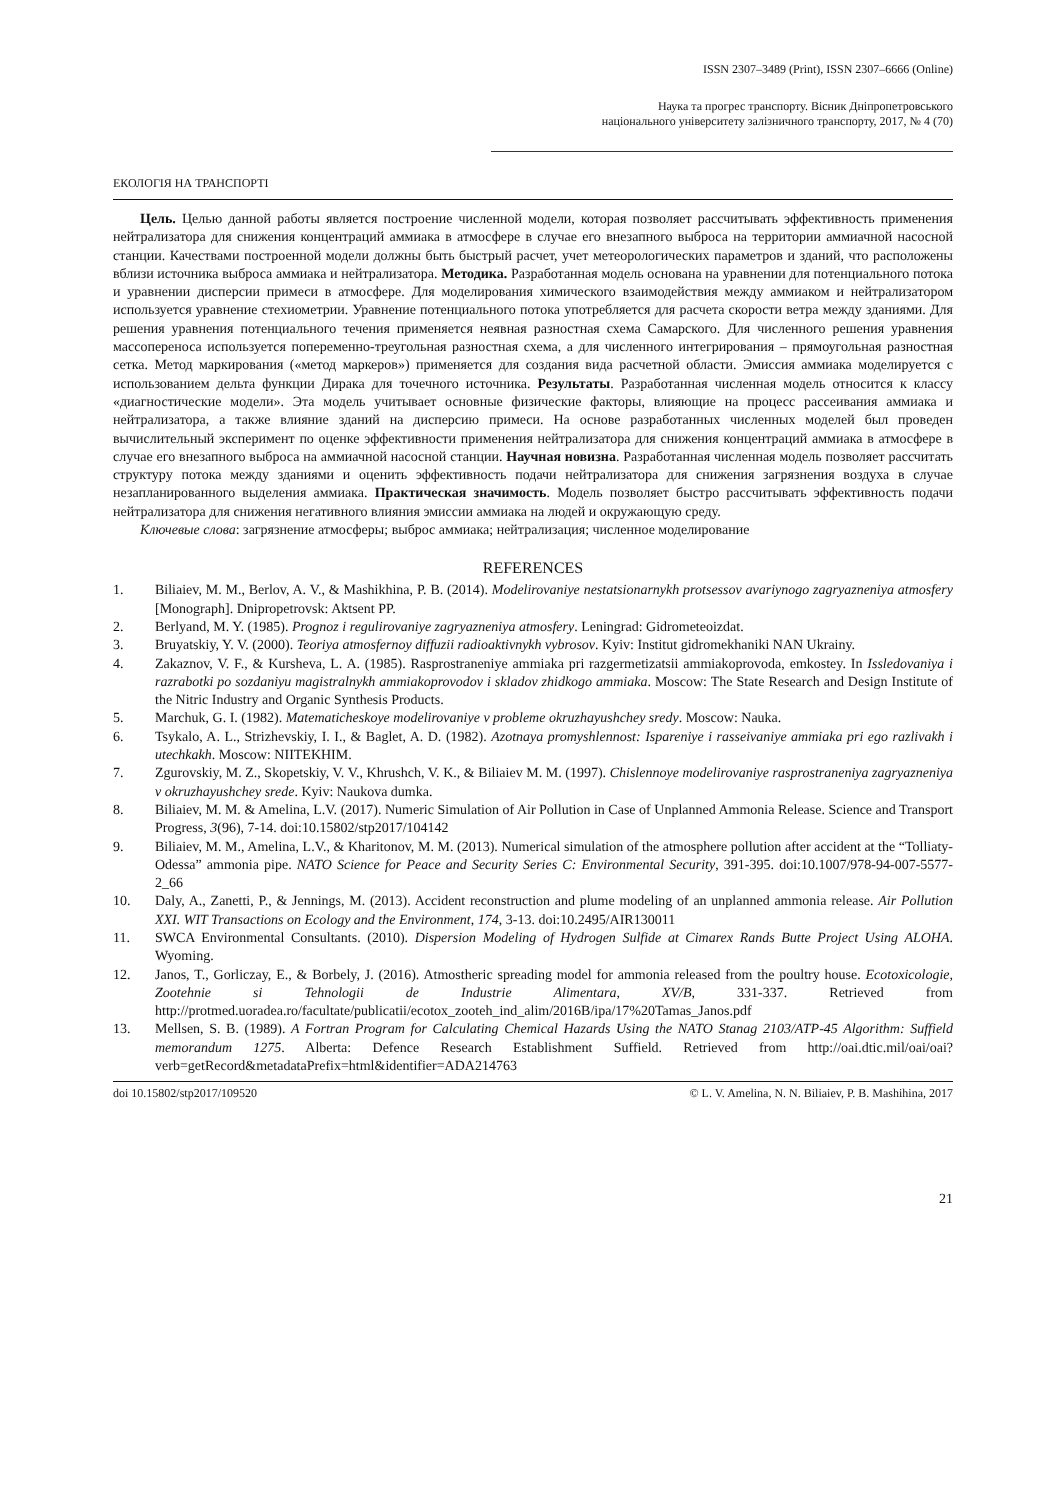ISSN 2307–3489 (Print), ISSN 2307–6666 (Online)
Наука та прогрес транспорту. Вісник Дніпропетровського
національного університету залізничного транспорту, 2017, № 4 (70)
ЕКОЛОГІЯ НА ТРАНСПОРТІ
Цель. Целью данной работы является построение численной модели, которая позволяет рассчитывать эффективность применения нейтрализатора для снижения концентраций аммиака в атмосфере в случае его внезапного выброса на территории аммиачной насосной станции. Качествами построенной модели должны быть быстрый расчет, учет метеорологических параметров и зданий, что расположены вблизи источника выброса аммиака и нейтрализатора. Методика. Разработанная модель основана на уравнении для потенциального потока и уравнении дисперсии примеси в атмосфере. Для моделирования химического взаимодействия между аммиаком и нейтрализатором используется уравнение стехиометрии. Уравнение потенциального потока употребляется для расчета скорости ветра между зданиями. Для решения уравнения потенциального течения применяется неявная разностная схема Самарского. Для численного решения уравнения массопереноса используется попеременно-треугольная разностная схема, а для численного интегрирования – прямоугольная разностная сетка. Метод маркирования («метод маркеров») применяется для создания вида расчетной области. Эмиссия аммиака моделируется с использованием дельта функции Дирака для точечного источника. Результаты. Разработанная численная модель относится к классу «диагностические модели». Эта модель учитывает основные физические факторы, влияющие на процесс рассеивания аммиака и нейтрализатора, а также влияние зданий на дисперсию примеси. На основе разработанных численных моделей был проведен вычислительный эксперимент по оценке эффективности применения нейтрализатора для снижения концентраций аммиака в атмосфере в случае его внезапного выброса на аммиачной насосной станции. Научная новизна. Разработанная численная модель позволяет рассчитать структуру потока между зданиями и оценить эффективность подачи нейтрализатора для снижения загрязнения воздуха в случае незапланированного выделения аммиака. Практическая значимость. Модель позволяет быстро рассчитывать эффективность подачи нейтрализатора для снижения негативного влияния эмиссии аммиака на людей и окружающую среду.
Ключевые слова: загрязнение атмосферы; выброс аммиака; нейтрализация; численное моделирование
REFERENCES
1. Biliaiev, M. M., Berlov, A. V., & Mashikhina, P. B. (2014). Modelirovaniye nestatsionarnykh protsessov avariynogo zagryazneniya atmosfery [Monograph]. Dnipropetrovsk: Aktsent PP.
2. Berlyand, M. Y. (1985). Prognoz i regulirovaniye zagryazneniya atmosfery. Leningrad: Gidrometeoizdat.
3. Bruyatskiy, Y. V. (2000). Teoriya atmosfernoy diffuzii radioaktivnykh vybrosov. Kyiv: Institut gidromekhaniki NAN Ukrainy.
4. Zakaznov, V. F., & Kursheva, L. A. (1985). Rasprostraneniye ammiaka pri razgermetizatsii ammiakoprovoda, emkostey. In Issledovaniya i razrabotki po sozdaniyu magistralnykh ammiakoprovodov i skladov zhidkogo ammiaka. Moscow: The State Research and Design Institute of the Nitric Industry and Organic Synthesis Products.
5. Marchuk, G. I. (1982). Matematicheskoye modelirovaniye v probleme okruzhayushchey sredy. Moscow: Nauka.
6. Tsykalo, A. L., Strizhevskiy, I. I., & Baglet, A. D. (1982). Azotnaya promyshlennost: Ispareniye i rasseivaniye ammiaka pri ego razlivakh i utechkakh. Moscow: NIITEKHIM.
7. Zgurovskiy, M. Z., Skopetskiy, V. V., Khrushch, V. K., & Biliaiev M. M. (1997). Chislennoye modelirovaniye rasprostraneniya zagryazneniya v okruzhayushchey srede. Kyiv: Naukova dumka.
8. Biliaiev, M. M. & Amelina, L.V. (2017). Numeric Simulation of Air Pollution in Case of Unplanned Ammonia Release. Science and Transport Progress, 3(96), 7-14. doi:10.15802/stp2017/104142
9. Biliaiev, M. M., Amelina, L.V., & Kharitonov, M. M. (2013). Numerical simulation of the atmosphere pollution after accident at the “Tolliaty-Odessa” ammonia pipe. NATO Science for Peace and Security Series C: Environmental Security, 391-395. doi:10.1007/978-94-007-5577-2_66
10. Daly, A., Zanetti, P., & Jennings, M. (2013). Accident reconstruction and plume modeling of an unplanned ammonia release. Air Pollution XXI. WIT Transactions on Ecology and the Environment, 174, 3-13. doi:10.2495/AIR130011
11. SWCA Environmental Consultants. (2010). Dispersion Modeling of Hydrogen Sulfide at Cimarex Rands Butte Project Using ALOHA. Wyoming.
12. Janos, T., Gorliczay, E., & Borbely, J. (2016). Atmostheric spreading model for ammonia released from the poultry house. Ecotoxicologie, Zootehnie si Tehnologii de Industrie Alimentara, XV/B, 331-337. Retrieved from http://protmed.uoradea.ro/facultate/publicatii/ecotox_zooteh_ind_alim/2016B/ipa/17%20Tamas_Janos.pdf
13. Mellsen, S. B. (1989). A Fortran Program for Calculating Chemical Hazards Using the NATO Stanag 2103/ATP-45 Algorithm: Suffield memorandum 1275. Alberta: Defence Research Establishment Suffield. Retrieved from http://oai.dtic.mil/oai/oai?verb=getRecord&metadataPrefix=html&identifier=ADA214763
doi 10.15802/stp2017/109520 © L. V. Amelina, N. N. Biliaiev, P. B. Mashihina, 2017
21